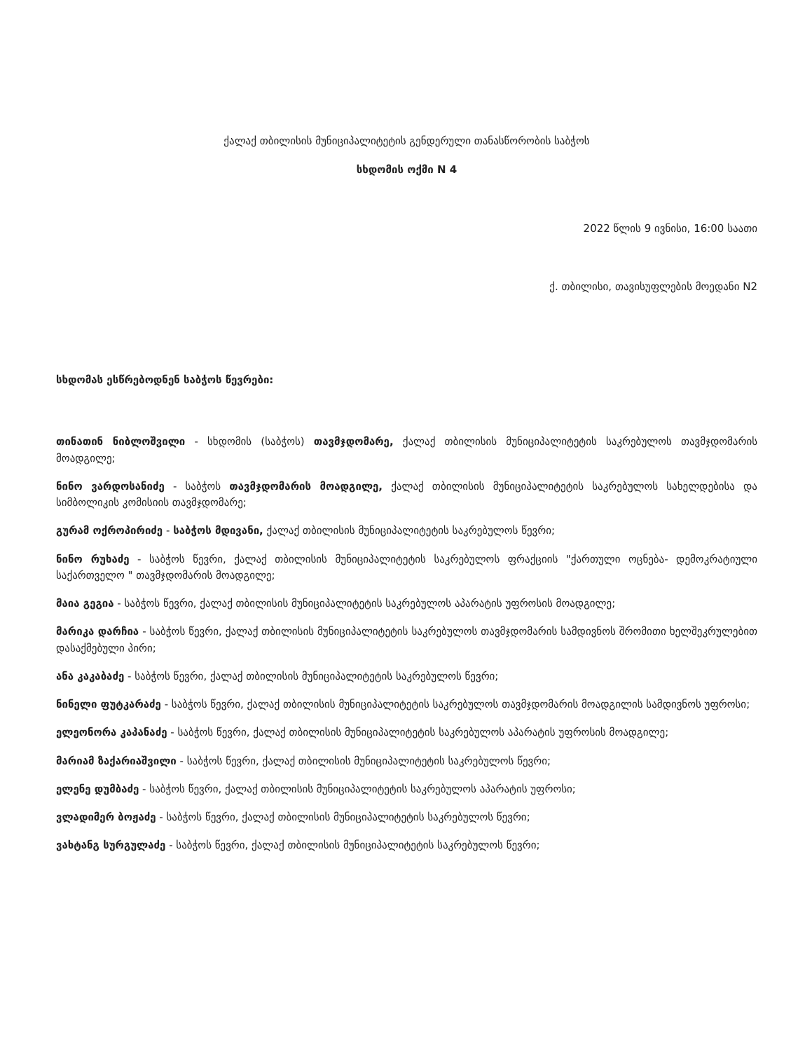ქალაქ თბილისის მუნიციპალიტეტის გენდერული თანასწორობის საბჭოს
სხდომის ოქმი N 4
2022 წლის 9 ივნისი, 16:00 საათი
ქ. თბილისი, თავისუფლების მოედანი N2
სხდომას ესწრებოდნენ საბჭოს წევრები:
თინათინ ნიბლოშვილი - სხდომის (საბჭოს) თავმჯდომარე, ქალაქ თბილისის მუნიციპალიტეტის საკრებულოს თავმჯდომარის მოადგილე;
ნინო ვარდოსანიძე - საბჭოს თავმჯდომარის მოადგილე, ქალაქ თბილისის მუნიციპალიტეტის საკრებულოს სახელდებისა და სიმბოლიკის კომისიის თავმჯდომარე;
გურამ ოქროპირიძე - საბჭოს მდივანი, ქალაქ თბილისის მუნიციპალიტეტის საკრებულოს წევრი;
ნინო რუხაძე - საბჭოს წევრი, ქალაქ თბილისის მუნიციპალიტეტის საკრებულოს ფრაქციის "ქართული ოცნება- დემოკრატიული საქართველო " თავმჯდომარის მოადგილე;
მაია გეგია - საბჭოს წევრი, ქალაქ თბილისის მუნიციპალიტეტის საკრებულოს აპარატის უფროსის მოადგილე;
მარიკა დარჩია - საბჭოს წევრი, ქალაქ თბილისის მუნიციპალიტეტის საკრებულოს თავმჯდომარის სამდივნოს შრომითი ხელშეკრულებით დასაქმებული პირი;
ანა კაკაბაძე - საბჭოს წევრი, ქალაქ თბილისის მუნიციპალიტეტის საკრებულოს წევრი;
ნინელი ფუტკარაძე - საბჭოს წევრი, ქალაქ თბილისის მუნიციპალიტეტის საკრებულოს თავმჯდომარის მოადგილის სამდივნოს უფროსი;
ელეონორა კაპანაძე - საბჭოს წევრი, ქალაქ თბილისის მუნიციპალიტეტის საკრებულოს აპარატის უფროსის მოადგილე;
მარიამ ზაქარიაშვილი - საბჭოს წევრი, ქალაქ თბილისის მუნიციპალიტეტის საკრებულოს წევრი;
ელენე დუმბაძე - საბჭოს წევრი, ქალაქ თბილისის მუნიციპალიტეტის საკრებულოს აპარატის უფროსი;
ვლადიმერ ბოჟაძე - საბჭოს წევრი, ქალაქ თბილისის მუნიციპალიტეტის საკრებულოს წევრი;
ვახტანგ სურგულაძე - საბჭოს წევრი, ქალაქ თბილისის მუნიციპალიტეტის საკრებულოს წევრი;